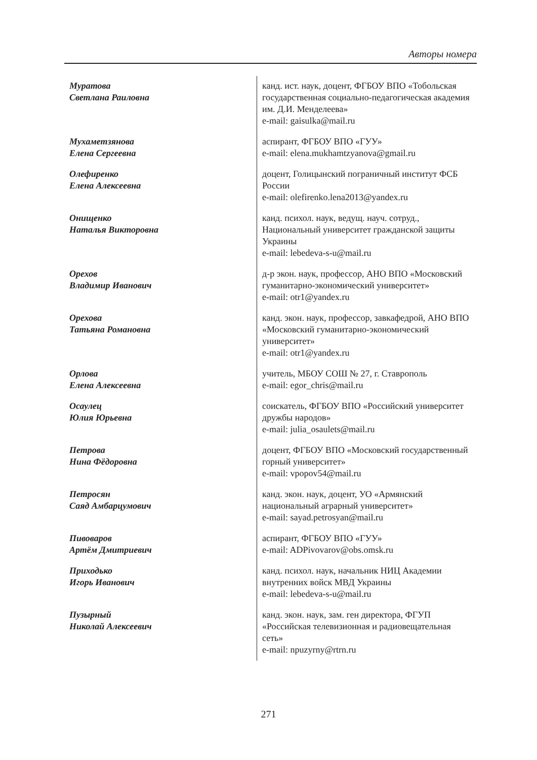Авторы номера
| Муратова Светлана Раиловна | канд. ист. наук, доцент, ФГБОУ ВПО «Тобольская государственная социально-педагогическая академия им. Д.И. Менделеева» e-mail: gaisulka@mail.ru |
| Мухаметзянова Елена Сергеевна | аспирант, ФГБОУ ВПО «ГУУ» e-mail: elena.mukhamtzyanova@gmail.ru |
| Олефиренко Елена Алексеевна | доцент, Голицынский пограничный институт ФСБ России e-mail: olefirenko.lena2013@yandex.ru |
| Онищенко Наталья Викторовна | канд. психол. наук, ведущ. науч. сотруд., Национальный университет гражданской защиты Украины e-mail: lebedeva-s-u@mail.ru |
| Орехов Владимир Иванович | д-р экон. наук, профессор, АНО ВПО «Московский гуманитарно-экономический университет» e-mail: otr1@yandex.ru |
| Орехова Татьяна Романовна | канд. экон. наук, профессор, завкафедрой, АНО ВПО «Московский гуманитарно-экономический университет» e-mail: otr1@yandex.ru |
| Орлова Елена Алексеевна | учитель, МБОУ СОШ № 27, г. Ставрополь e-mail: egor_chris@mail.ru |
| Осаулец Юлия Юрьевна | соискатель, ФГБОУ ВПО «Российский университет дружбы народов» e-mail: julia_osaulets@mail.ru |
| Петрова Нина Фёдоровна | доцент, ФГБОУ ВПО «Московский государственный горный университет» e-mail: vpopov54@mail.ru |
| Петросян Саяд Амбарцумович | канд. экон. наук, доцент, УО «Армянский национальный аграрный университет» e-mail: sayad.petrosyan@mail.ru |
| Пивоваров Артём Дмитриевич | аспирант, ФГБОУ ВПО «ГУУ» e-mail: ADPivovarov@obs.omsk.ru |
| Приходько Игорь Иванович | канд. психол. наук, начальник НИЦ Академии внутренних войск МВД Украины e-mail: lebedeva-s-u@mail.ru |
| Пузырный Николай Алексеевич | канд. экон. наук, зам. ген директора, ФГУП «Российская телевизионная и радиовещательная сеть» e-mail: npuzyrny@rtrn.ru |
271